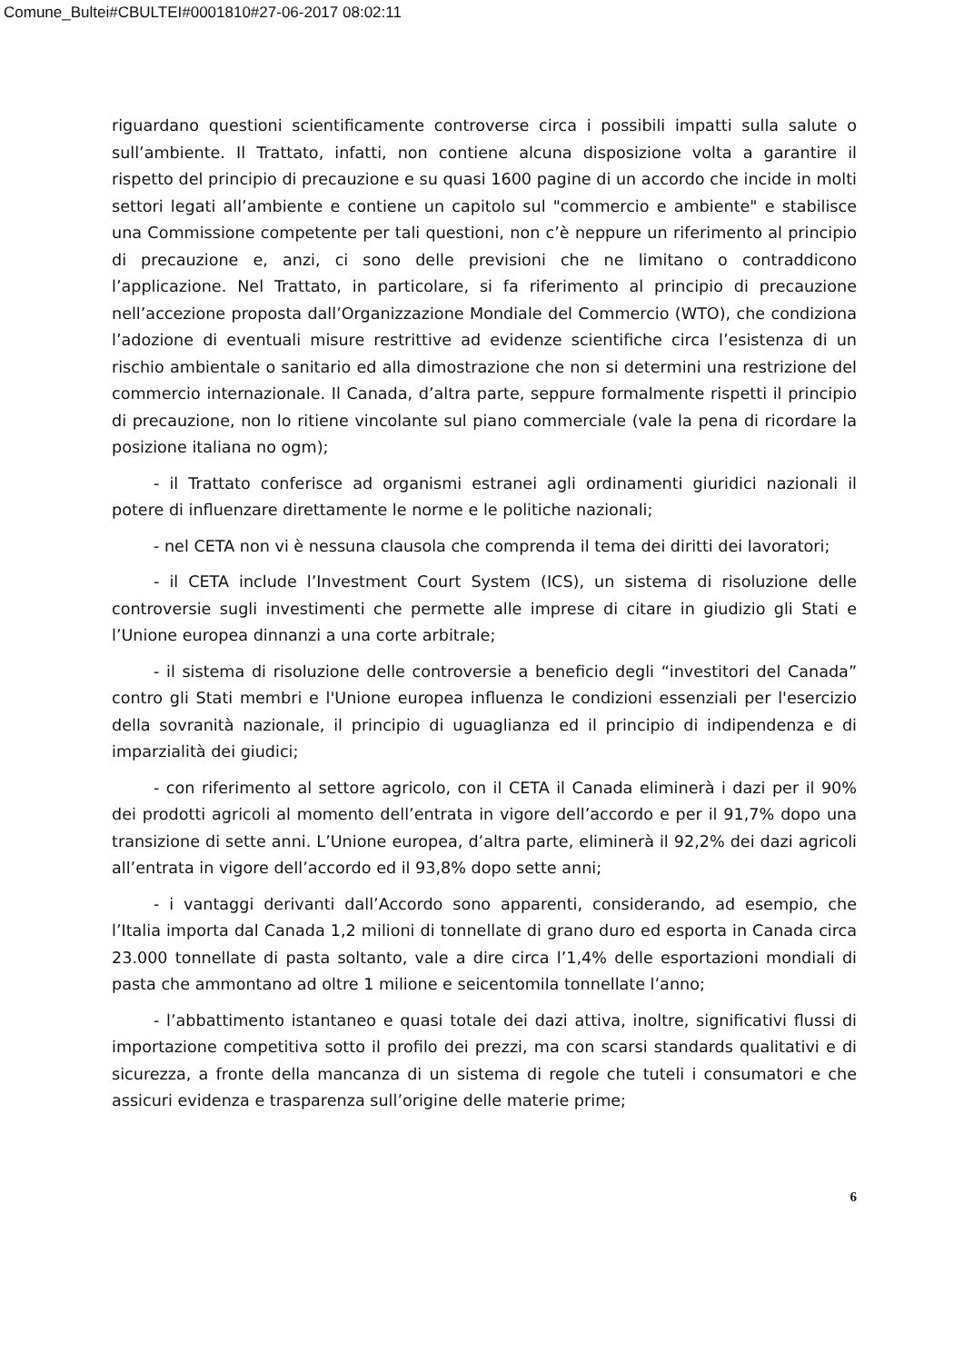Comune_Bultei#CBULTEI#0001810#27-06-2017 08:02:11
riguardano questioni scientificamente controverse circa i possibili impatti sulla salute o sull’ambiente. Il Trattato, infatti, non contiene alcuna disposizione volta a garantire il rispetto del principio di precauzione e su quasi 1600 pagine di un accordo che incide in molti settori legati all’ambiente e contiene un capitolo sul "commercio e ambiente" e stabilisce una Commissione competente per tali questioni, non c’è neppure un riferimento al principio di precauzione e, anzi, ci sono delle previsioni che ne limitano o contraddicono l’applicazione. Nel Trattato, in particolare, si fa riferimento al principio di precauzione nell’accezione proposta dall’Organizzazione Mondiale del Commercio (WTO), che condiziona l’adozione di eventuali misure restrittive ad evidenze scientifiche circa l’esistenza di un rischio ambientale o sanitario ed alla dimostrazione che non si determini una restrizione del commercio internazionale. Il Canada, d’altra parte, seppure formalmente rispetti il principio di precauzione, non lo ritiene vincolante sul piano commerciale (vale la pena di ricordare la posizione italiana no ogm);
- il Trattato conferisce ad organismi estranei agli ordinamenti giuridici nazionali il potere di influenzare direttamente le norme e le politiche nazionali;
- nel CETA non vi è nessuna clausola che comprenda il tema dei diritti dei lavoratori;
- il CETA include l’Investment Court System (ICS), un sistema di risoluzione delle controversie sugli investimenti che permette alle imprese di citare in giudizio gli Stati e l’Unione europea dinnanzi a una corte arbitrale;
- il sistema di risoluzione delle controversie a beneficio degli “investitori del Canada” contro gli Stati membri e l'Unione europea influenza le condizioni essenziali per l'esercizio della sovranità nazionale, il principio di uguaglianza ed il principio di indipendenza e di imparzialità dei giudici;
- con riferimento al settore agricolo, con il CETA il Canada eliminerà i dazi per il 90% dei prodotti agricoli al momento dell’entrata in vigore dell’accordo e per il 91,7% dopo una transizione di sette anni. L’Unione europea, d’altra parte, eliminerà il 92,2% dei dazi agricoli all’entrata in vigore dell’accordo ed il 93,8% dopo sette anni;
- i vantaggi derivanti dall’Accordo sono apparenti, considerando, ad esempio, che l’Italia importa dal Canada 1,2 milioni di tonnellate di grano duro ed esporta in Canada circa 23.000 tonnellate di pasta soltanto, vale a dire circa l’1,4% delle esportazioni mondiali di pasta che ammontano ad oltre 1 milione e seicentomila tonnellate l’anno;
- l’abbattimento istantaneo e quasi totale dei dazi attiva, inoltre, significativi flussi di importazione competitiva sotto il profilo dei prezzi, ma con scarsi standards qualitativi e di sicurezza, a fronte della mancanza di un sistema di regole che tuteli i consumatori e che assicuri evidenza e trasparenza sull’origine delle materie prime;
6